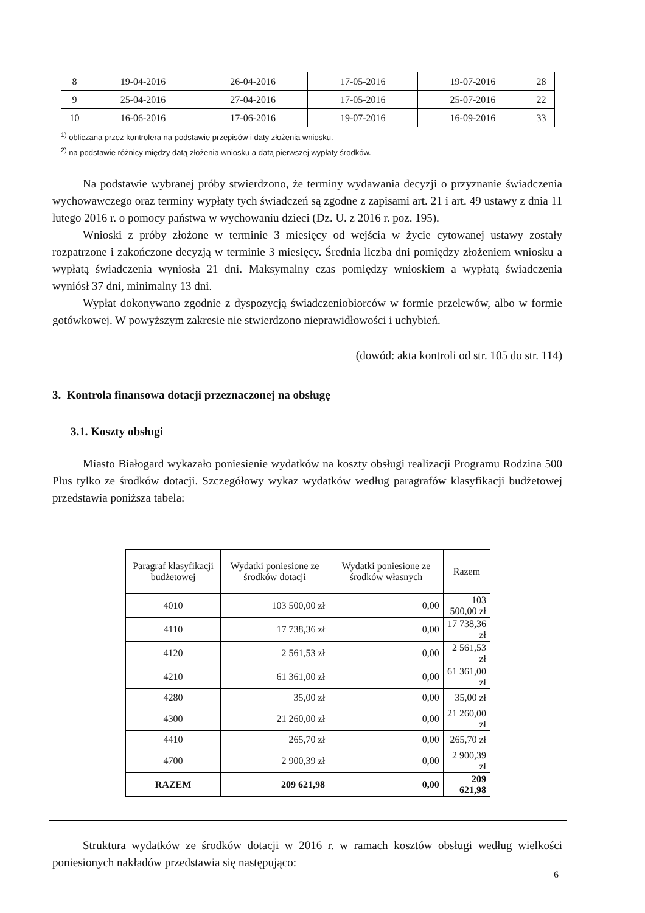| 8 | 19-04-2016 | 26-04-2016 | 17-05-2016 | 19-07-2016 | 28 |
| 9 | 25-04-2016 | 27-04-2016 | 17-05-2016 | 25-07-2016 | 22 |
| 10 | 16-06-2016 | 17-06-2016 | 19-07-2016 | 16-09-2016 | 33 |
<sup>1)</sup> obliczana przez kontrolera na podstawie przepisów i daty złożenia wniosku.
<sup>2)</sup> na podstawie różnicy między datą złożenia wniosku a datą pierwszej wypłaty środków.
Na podstawie wybranej próby stwierdzono, że terminy wydawania decyzji o przyznanie świadczenia wychowawczego oraz terminy wypłaty tych świadczeń są zgodne z zapisami art. 21 i art. 49 ustawy z dnia 11 lutego 2016 r. o pomocy państwa w wychowaniu dzieci (Dz. U. z 2016 r. poz. 195).
Wnioski z próby złożone w terminie 3 miesięcy od wejścia w życie cytowanej ustawy zostały rozpatrzone i zakończone decyzją w terminie 3 miesięcy. Średnia liczba dni pomiędzy złożeniem wniosku a wypłatą świadczenia wyniosła 21 dni. Maksymalny czas pomiędzy wnioskiem a wypłatą świadczenia wyniósł 37 dni, minimalny 13 dni.
Wypłat dokonywano zgodnie z dyspozycją świadczeniobiorców w formie przelewów, albo w formie gotówkowej. W powyższym zakresie nie stwierdzono nieprawidłowości i uchybień.
(dowód: akta kontroli od str. 105 do str. 114)
3. Kontrola finansowa dotacji przeznaczonej na obsługę
3.1. Koszty obsługi
Miasto Białogard wykazało poniesienie wydatków na koszty obsługi realizacji Programu Rodzina 500 Plus tylko ze środków dotacji. Szczegółowy wykaz wydatków według paragrafów klasyfikacji budżetowej przedstawia poniższa tabela:
| Paragraf klasyfikacji budżetowej | Wydatki poniesione ze środków dotacji | Wydatki poniesione ze środków własnych | Razem |
| --- | --- | --- | --- |
| 4010 | 103 500,00 zł | 0,00 | 103 500,00 zł |
| 4110 | 17 738,36 zł | 0,00 | 17 738,36 zł |
| 4120 | 2 561,53 zł | 0,00 | 2 561,53 zł |
| 4210 | 61 361,00 zł | 0,00 | 61 361,00 zł |
| 4280 | 35,00 zł | 0,00 | 35,00 zł |
| 4300 | 21 260,00 zł | 0,00 | 21 260,00 zł |
| 4410 | 265,70 zł | 0,00 | 265,70 zł |
| 4700 | 2 900,39 zł | 0,00 | 2 900,39 zł |
| RAZEM | 209 621,98 | 0,00 | 209 621,98 |
Struktura wydatków ze środków dotacji w 2016 r. w ramach kosztów obsługi według wielkości poniesionych nakładów przedstawia się następująco:
6